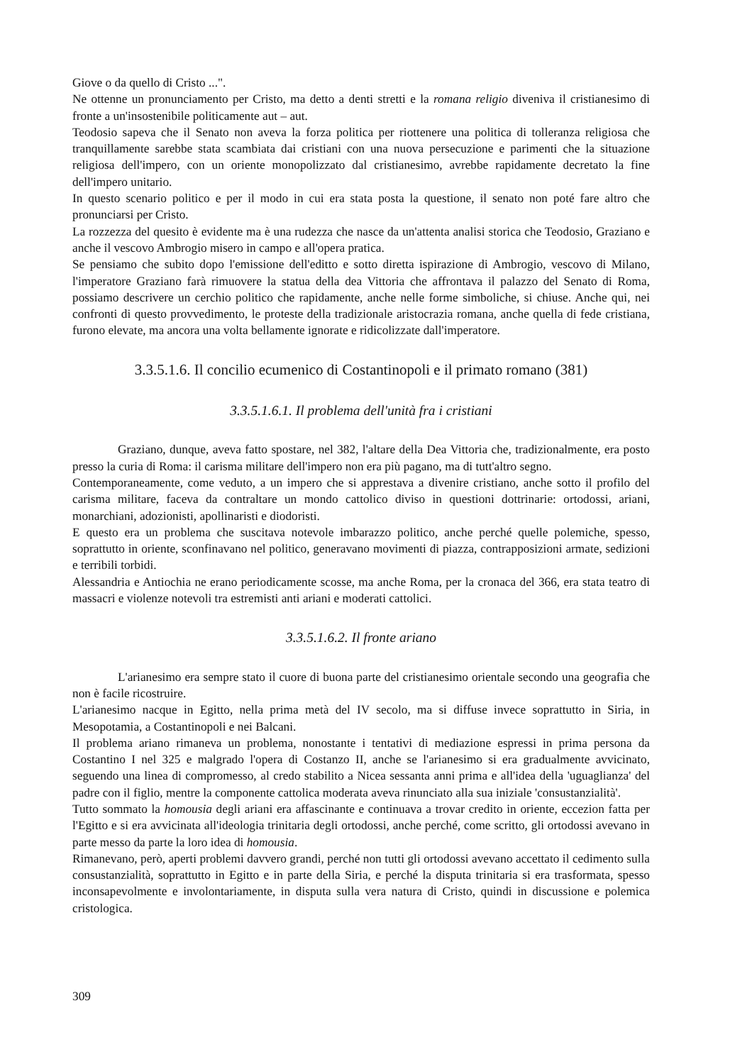Giove o da quello di Cristo ...".
Ne ottenne un pronunciamento per Cristo, ma detto a denti stretti e la romana religio diveniva il cristianesimo di fronte a un'insostenibile politicamente aut – aut.
Teodosio sapeva che il Senato non aveva la forza politica per riottenere una politica di tolleranza religiosa che tranquillamente sarebbe stata scambiata dai cristiani con una nuova persecuzione e parimenti che la situazione religiosa dell'impero, con un oriente monopolizzato dal cristianesimo, avrebbe rapidamente decretato la fine dell'impero unitario.
In questo scenario politico e per il modo in cui era stata posta la questione, il senato non poté fare altro che pronunciarsi per Cristo.
La rozzezza del quesito è evidente ma è una rudezza che nasce da un'attenta analisi storica che Teodosio, Graziano e anche il vescovo Ambrogio misero in campo e all'opera pratica.
Se pensiamo che subito dopo l'emissione dell'editto e sotto diretta ispirazione di Ambrogio, vescovo di Milano, l'imperatore Graziano farà rimuovere la statua della dea Vittoria che affrontava il palazzo del Senato di Roma, possiamo descrivere un cerchio politico che rapidamente, anche nelle forme simboliche, si chiuse. Anche qui, nei confronti di questo provvedimento, le proteste della tradizionale aristocrazia romana, anche quella di fede cristiana, furono elevate, ma ancora una volta bellamente ignorate e ridicolizzate dall'imperatore.
3.3.5.1.6. Il concilio ecumenico di Costantinopoli e il primato romano (381)
3.3.5.1.6.1. Il problema dell'unità fra i cristiani
Graziano, dunque, aveva fatto spostare, nel 382, l'altare della Dea Vittoria che, tradizionalmente, era posto presso la curia di Roma: il carisma militare dell'impero non era più pagano, ma di tutt'altro segno.
Contemporaneamente, come veduto, a un impero che si apprestava a divenire cristiano, anche sotto il profilo del carisma militare, faceva da contraltare un mondo cattolico diviso in questioni dottrinarie: ortodossi, ariani, monarchiani, adozionisti, apollinaristi e diodoristi.
E questo era un problema che suscitava notevole imbarazzo politico, anche perché quelle polemiche, spesso, soprattutto in oriente, sconfinavano nel politico, generavano movimenti di piazza, contrapposizioni armate, sedizioni e terribili torbidi.
Alessandria e Antiochia ne erano periodicamente scosse, ma anche Roma, per la cronaca del 366, era stata teatro di massacri e violenze notevoli tra estremisti anti ariani e moderati cattolici.
3.3.5.1.6.2. Il fronte ariano
L'arianesimo era sempre stato il cuore di buona parte del cristianesimo orientale secondo una geografia che non è facile ricostruire.
L'arianesimo nacque in Egitto, nella prima metà del IV secolo, ma si diffuse invece soprattutto in Siria, in Mesopotamia, a Costantinopoli e nei Balcani.
Il problema ariano rimaneva un problema, nonostante i tentativi di mediazione espressi in prima persona da Costantino I nel 325 e malgrado l'opera di Costanzo II, anche se l'arianesimo si era gradualmente avvicinato, seguendo una linea di compromesso, al credo stabilito a Nicea sessanta anni prima e all'idea della 'uguaglianza' del padre con il figlio, mentre la componente cattolica moderata aveva rinunciato alla sua iniziale 'consustanzialità'.
Tutto sommato la homousia degli ariani era affascinante e continuava a trovar credito in oriente, eccezion fatta per l'Egitto e si era avvicinata all'ideologia trinitaria degli ortodossi, anche perché, come scritto, gli ortodossi avevano in parte messo da parte la loro idea di homousia.
Rimanevano, però, aperti problemi davvero grandi, perché non tutti gli ortodossi avevano accettato il cedimento sulla consustanzialità, soprattutto in Egitto e in parte della Siria, e perché la disputa trinitaria si era trasformata, spesso inconsapevolmente e involontariamente, in disputa sulla vera natura di Cristo, quindi in discussione e polemica cristologica.
309